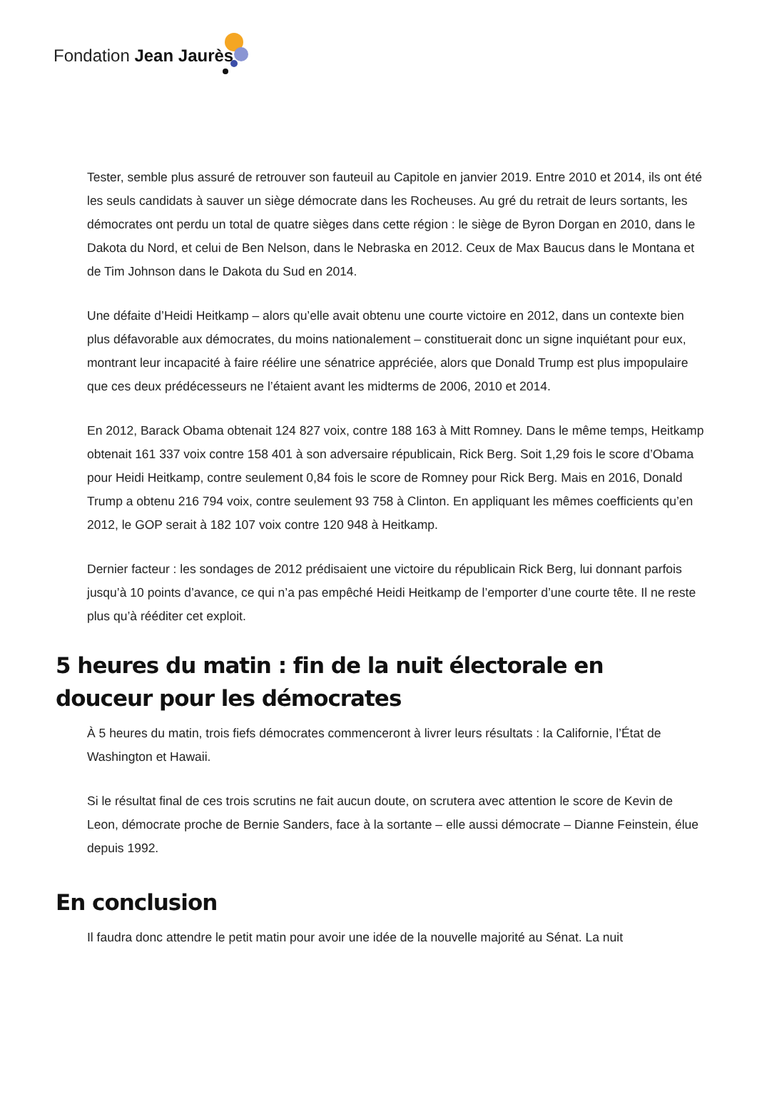Fondation Jean Jaurès
Tester, semble plus assuré de retrouver son fauteuil au Capitole en janvier 2019. Entre 2010 et 2014, ils ont été les seuls candidats à sauver un siège démocrate dans les Rocheuses. Au gré du retrait de leurs sortants, les démocrates ont perdu un total de quatre sièges dans cette région : le siège de Byron Dorgan en 2010, dans le Dakota du Nord, et celui de Ben Nelson, dans le Nebraska en 2012. Ceux de Max Baucus dans le Montana et de Tim Johnson dans le Dakota du Sud en 2014.
Une défaite d’Heidi Heitkamp – alors qu’elle avait obtenu une courte victoire en 2012, dans un contexte bien plus défavorable aux démocrates, du moins nationalement – constituerait donc un signe inquiétant pour eux, montrant leur incapacité à faire réélire une sénatrice appréciée, alors que Donald Trump est plus impopulaire que ces deux prédécesseurs ne l’étaient avant les midterms de 2006, 2010 et 2014.
En 2012, Barack Obama obtenait 124 827 voix, contre 188 163 à Mitt Romney. Dans le même temps, Heitkamp obtenait 161 337 voix contre 158 401 à son adversaire républicain, Rick Berg. Soit 1,29 fois le score d’Obama pour Heidi Heitkamp, contre seulement 0,84 fois le score de Romney pour Rick Berg. Mais en 2016, Donald Trump a obtenu 216 794 voix, contre seulement 93 758 à Clinton. En appliquant les mêmes coefficients qu’en 2012, le GOP serait à 182 107 voix contre 120 948 à Heitkamp.
Dernier facteur : les sondages de 2012 prédisaient une victoire du républicain Rick Berg, lui donnant parfois jusqu’à 10 points d’avance, ce qui n’a pas empêché Heidi Heitkamp de l’emporter d’une courte tête. Il ne reste plus qu’à rééditer cet exploit.
5 heures du matin : fin de la nuit électorale en douceur pour les démocrates
À 5 heures du matin, trois fiefs démocrates commenceront à livrer leurs résultats : la Californie, l’État de Washington et Hawaii.
Si le résultat final de ces trois scrutins ne fait aucun doute, on scrutera avec attention le score de Kevin de Leon, démocrate proche de Bernie Sanders, face à la sortante – elle aussi démocrate – Dianne Feinstein, élue depuis 1992.
En conclusion
Il faudra donc attendre le petit matin pour avoir une idée de la nouvelle majorité au Sénat. La nuit